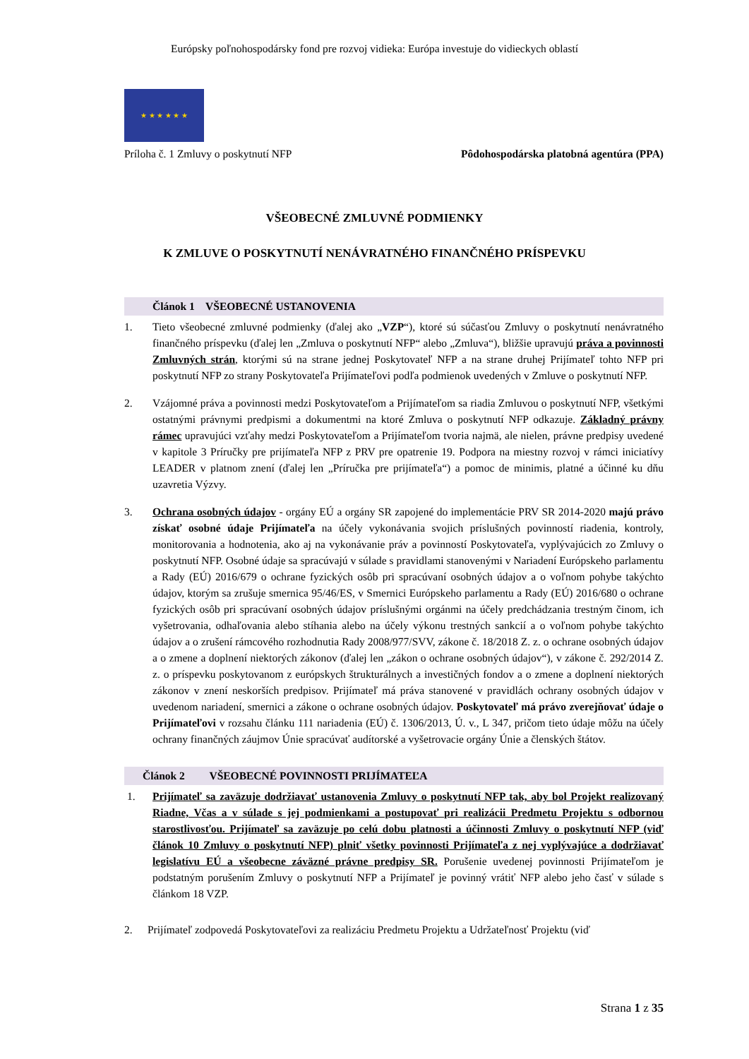Európsky poľnohospodársky fond pre rozvoj vidieka: Európa investuje do vidieckych oblastí
★ ★ ★ ★ ★ ★
Príloha č. 1 Zmluvy o poskytnutí NFP Pôdohospodárska platobná agentúra (PPA)
VŠEOBECNÉ ZMLUVNÉ PODMIENKY
K ZMLUVE O POSKYTNUTÍ NENÁVRATNÉHO FINANČNÉHO PRÍSPEVKU
Článok 1 VŠEOBECNÉ USTANOVENIA
1. Tieto všeobecné zmluvné podmienky (ďalej ako „VZP“), ktoré sú súčasťou Zmluvy o poskytnutí nenávratného finančného príspevku (ďalej len „Zmluva o poskytnutí NFP“ alebo „Zmluva“), bližšie upravujú práva a povinnosti Zmluvných strán, ktorými sú na strane jednej Poskytovateľ NFP a na strane druhej Prijímateľ tohto NFP pri poskytnutí NFP zo strany Poskytovateľa Prijímateľovi podľa podmienok uvedených v Zmluve o poskytnutí NFP.
2. Vzájomné práva a povinnosti medzi Poskytovateľom a Prijímateľom sa riadia Zmluvou o poskytnutí NFP, všetkými ostatnými právnymi predpismi a dokumentmi na ktoré Zmluva o poskytnutí NFP odkazuje. Základný právny rámec upravujúci vzťahy medzi Poskytovateľom a Prijímateľom tvoria najmä, ale nielen, právne predpisy uvedené v kapitole 3 Príručky pre prijímateľa NFP z PRV pre opatrenie 19. Podpora na miestny rozvoj v rámci iniciatívy LEADER v platnom znení (ďalej len „Príručka pre prijímateľa“) a pomoc de minimis, platné a účinné ku dňu uzavretia Výzvy.
3. Ochrana osobných údajov - orgány EÚ a orgány SR zapojené do implementácie PRV SR 2014-2020 majú právo získať osobné údaje Prijímateľa na účely vykonávania svojich príslušných povinností riadenia, kontroly, monitorovania a hodnotenia, ako aj na vykonávanie práv a povinností Poskytovateľa, vyplývajúcich zo Zmluvy o poskytnutí NFP. Osobné údaje sa spracúvajú v súlade s pravidlami stanovenými v Nariadení Európskeho parlamentu a Rady (EÚ) 2016/679 o ochrane fyzických osôb pri spracúvaní osobných údajov a o voľnom pohybe takýchto údajov, ktorým sa zrušuje smernica 95/46/ES, v Smernici Európskeho parlamentu a Rady (EÚ) 2016/680 o ochrane fyzických osôb pri spracúvaní osobných údajov príslušnými orgánmi na účely predchádzania trestným činom, ich vyšetrovania, odhaľovania alebo stíhania alebo na účely výkonu trestných sankcií a o voľnom pohybe takýchto údajov a o zrušení rámcového rozhodnutia Rady 2008/977/SVV, zákone č. 18/2018 Z. z. o ochrane osobných údajov a o zmene a doplnení niektorých zákonov (ďalej len „zákon o ochrane osobných údajov“), v zákone č. 292/2014 Z. z. o príspevku poskytovanom z európskych štrukturálnych a investičných fondov a o zmene a doplnení niektorých zákonov v znení neskorších predpisov. Prijímateľ má práva stanovené v pravidlách ochrany osobných údajov v uvedenom nariadení, smernici a zákone o ochrane osobných údajov. Poskytovateľ má právo zverejňovať údaje o Prijímateľovi v rozsahu článku 111 nariadenia (EÚ) č. 1306/2013, Ú. v., L 347, pričom tieto údaje môžu na účely ochrany finančných záujmov Únie spracúvať audítorské a vyšetrovacie orgány Únie a členských štátov.
Článok 2 VŠEOBECNÉ POVINNOSTI PRIJÍMATEĽA
1. Prijímateľ sa zaväzuje dodržiavať ustanovenia Zmluvy o poskytnutí NFP tak, aby bol Projekt realizovaný Riadne, Včas a v súlade s jej podmienkami a postupovať pri realizácii Predmetu Projektu s odbornou starostlivosťou. Prijímateľ sa zaväzuje po celú dobu platnosti a účinnosti Zmluvy o poskytnutí NFP (viď článok 10 Zmluvy o poskytnutí NFP) plniť všetky povinnosti Prijímateľa z nej vyplývajúce a dodržiavať legislatívu EÚ a všeobecne záväzné právne predpisy SR. Porušenie uvedenej povinnosti Prijímateľom je podstatným porušením Zmluvy o poskytnutí NFP a Prijímateľ je povinný vrátiť NFP alebo jeho časť v súlade s článkom 18 VZP.
2. Prijímateľ zodpovedá Poskytovateľovi za realizáciu Predmetu Projektu a Udržateľnosť Projektu (viď
Strana 1 z 35